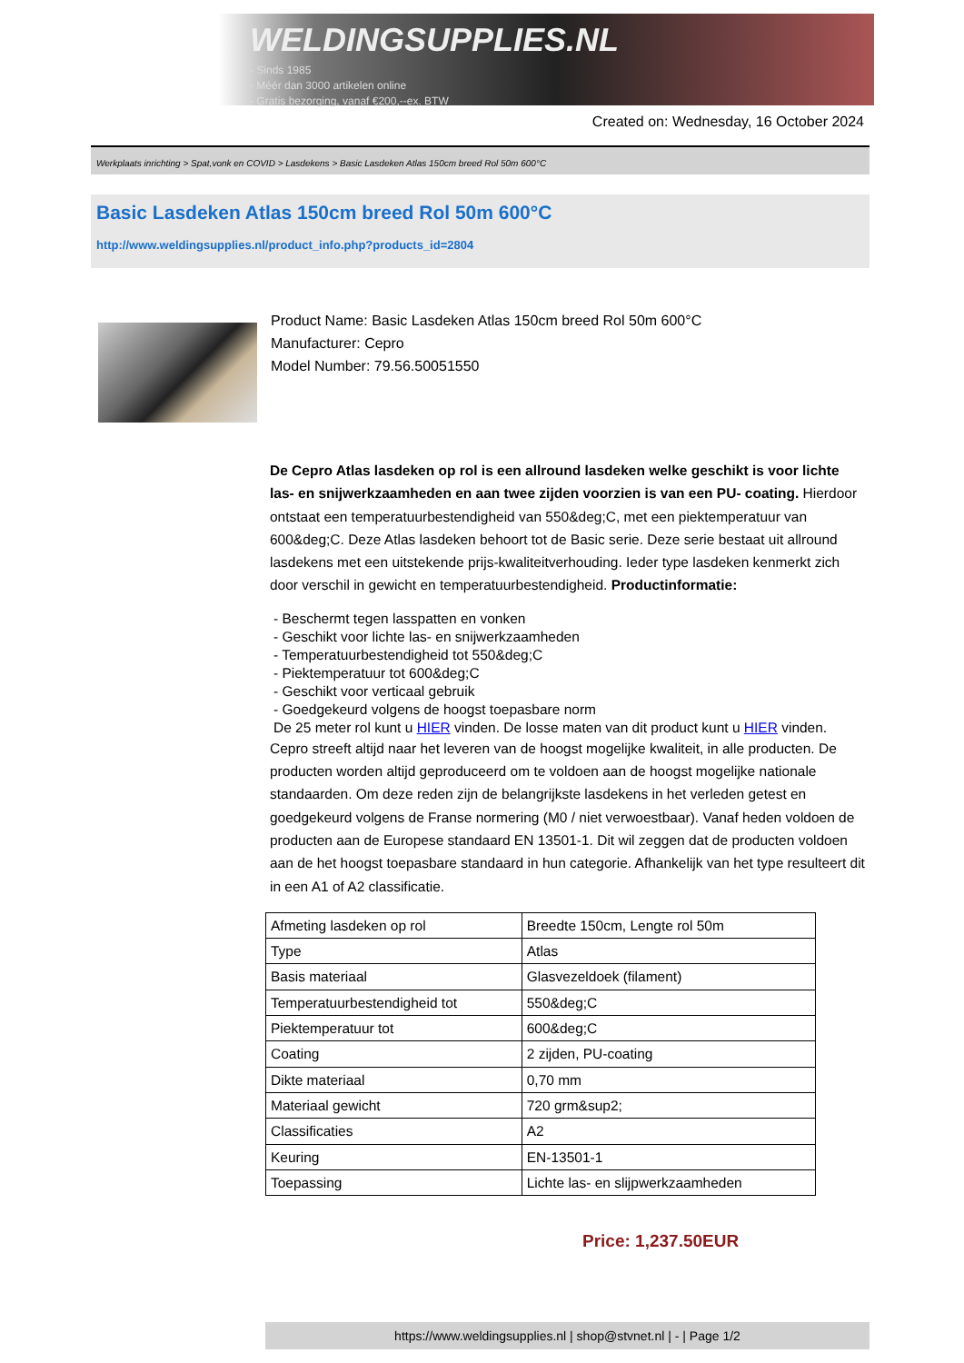WELDINGSUPPLIES.NL
- Sinds 1985
- Méér dan 3000 artikelen online
- Gratis bezorging, vanaf €200,--ex. BTW
Created on: Wednesday, 16 October 2024
Werkplaats inrichting > Spat,vonk en COVID > Lasdekens > Basic Lasdeken Atlas 150cm breed Rol 50m 600°C
Basic Lasdeken Atlas 150cm breed Rol 50m 600°C
http://www.weldingsupplies.nl/product_info.php?products_id=2804
Product Name: Basic Lasdeken Atlas 150cm breed Rol 50m 600°C
Manufacturer: Cepro
Model Number: 79.56.50051550
De Cepro Atlas lasdeken op rol is een allround lasdeken welke geschikt is voor lichte las- en snijwerkzaamheden en aan twee zijden voorzien is van een PU- coating. Hierdoor ontstaat een temperatuurbestendigheid van 550&deg;C, met een piektemperatuur van 600&deg;C. Deze Atlas lasdeken behoort tot de Basic serie. Deze serie bestaat uit allround lasdekens met een uitstekende prijs-kwaliteitverhouding. Ieder type lasdeken kenmerkt zich door verschil in gewicht en temperatuurbestendigheid. Productinformatie:
- Beschermt tegen lasspatten en vonken
- Geschikt voor lichte las- en snijwerkzaamheden
- Temperatuurbestendigheid tot 550&deg;C
- Piektemperatuur tot 600&deg;C
- Geschikt voor verticaal gebruik
- Goedgekeurd volgens de hoogst toepasbare norm
De 25 meter rol kunt u HIER vinden. De losse maten van dit product kunt u HIER vinden.
Cepro streeft altijd naar het leveren van de hoogst mogelijke kwaliteit, in alle producten. De producten worden altijd geproduceerd om te voldoen aan de hoogst mogelijke nationale standaarden. Om deze reden zijn de belangrijkste lasdekens in het verleden getest en goedgekeurd volgens de Franse normering (M0 / niet verwoestbaar). Vanaf heden voldoen de producten aan de Europese standaard EN 13501-1. Dit wil zeggen dat de producten voldoen aan de het hoogst toepasbare standaard in hun categorie. Afhankelijk van het type resulteert dit in een A1 of A2 classificatie.
| Afmeting lasdeken op rol | Breedte 150cm, Lengte rol 50m |
| Type | Atlas |
| Basis materiaal | Glasvezeldoek (filament) |
| Temperatuurbestendigheid tot | 550&deg;C |
| Piektemperatuur tot | 600&deg;C |
| Coating | 2 zijden, PU-coating |
| Dikte materiaal | 0,70 mm |
| Materiaal gewicht | 720 grm&sup2; |
| Classificaties | A2 |
| Keuring | EN-13501-1 |
| Toepassing | Lichte las- en slijpwerkzaamheden |
Price: 1,237.50EUR
https://www.weldingsupplies.nl | shop@stvnet.nl | - | Page 1/2